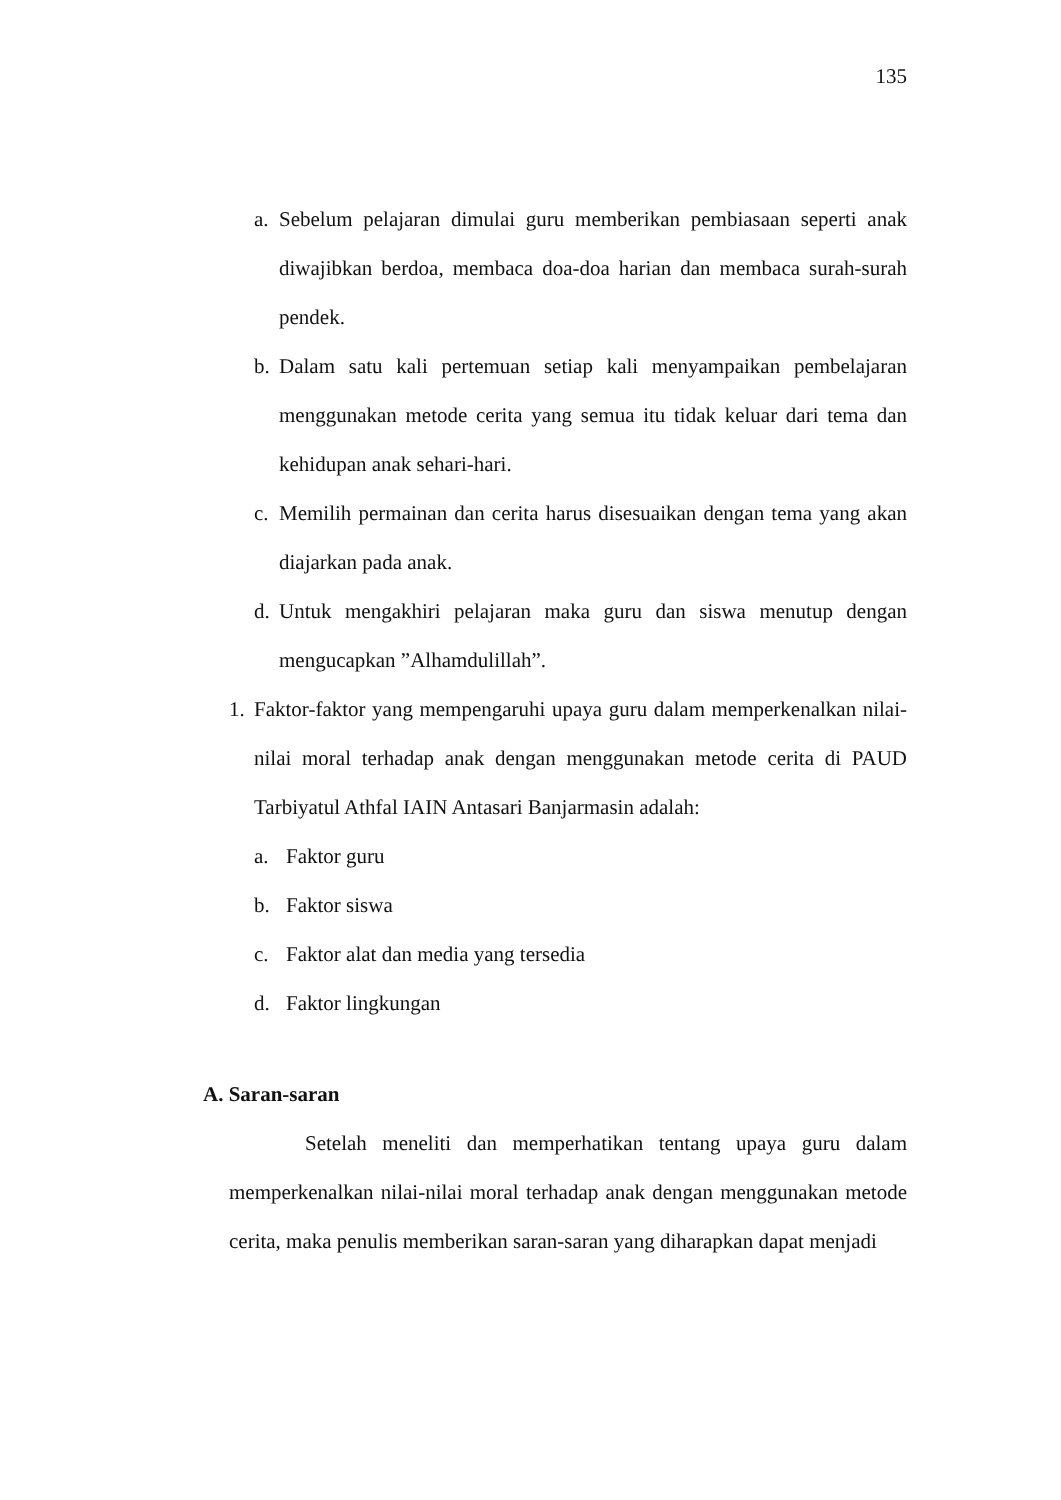135
a. Sebelum pelajaran dimulai guru memberikan pembiasaan seperti anak diwajibkan berdoa, membaca doa-doa harian dan membaca surah-surah pendek.
b. Dalam satu kali pertemuan setiap kali menyampaikan pembelajaran menggunakan metode cerita yang semua itu tidak keluar dari tema dan kehidupan anak sehari-hari.
c. Memilih permainan dan cerita harus disesuaikan dengan tema yang akan diajarkan pada anak.
d. Untuk mengakhiri pelajaran maka guru dan siswa menutup dengan mengucapkan ”Alhamdulillah”.
1. Faktor-faktor yang mempengaruhi upaya guru dalam memperkenalkan nilai-nilai moral terhadap anak dengan menggunakan metode cerita di PAUD Tarbiyatul Athfal IAIN Antasari Banjarmasin adalah:
a. Faktor guru
b. Faktor siswa
c. Faktor alat dan media yang tersedia
d. Faktor lingkungan
A. Saran-saran
Setelah meneliti dan memperhatikan tentang upaya guru dalam memperkenalkan nilai-nilai moral terhadap anak dengan menggunakan metode cerita, maka penulis memberikan saran-saran yang diharapkan dapat menjadi